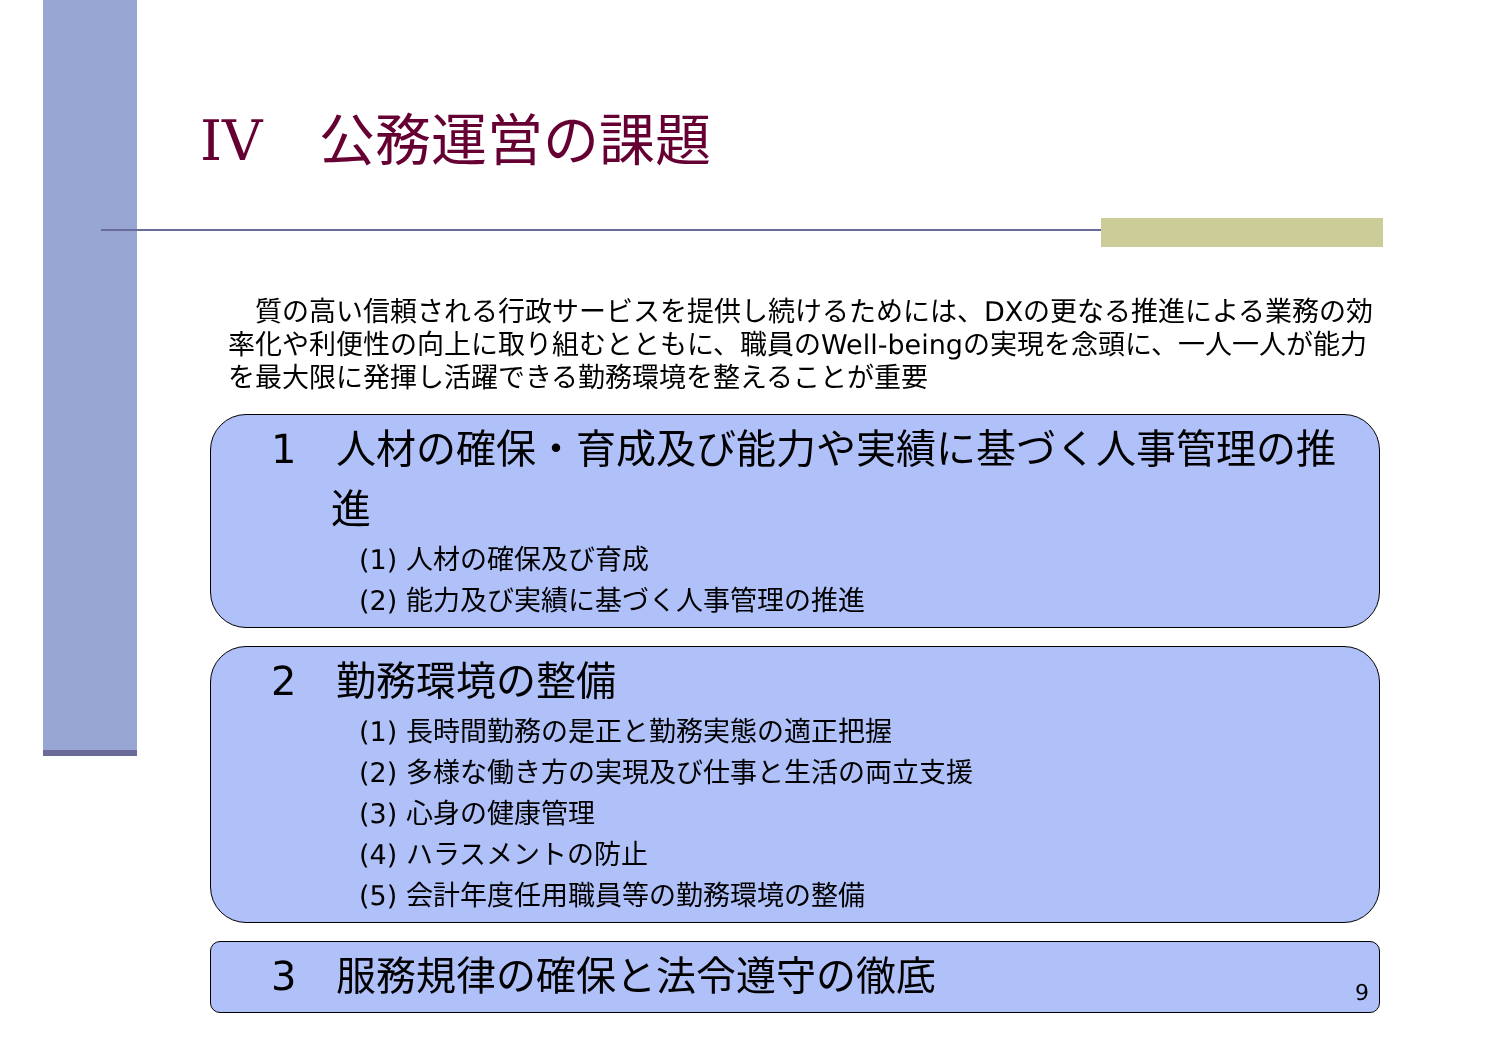IV　公務運営の課題
　質の高い信頼される行政サービスを提供し続けるためには、DXの更なる推進による業務の効率化や利便性の向上に取り組むとともに、職員のWell-beingの実現を念頭に、一人一人が能力を最大限に発揮し活躍できる勤務環境を整えることが重要
1　人材の確保・育成及び能力や実績に基づく人事管理の推進
(1) 人材の確保及び育成
(2) 能力及び実績に基づく人事管理の推進
2　勤務環境の整備
(1) 長時間勤務の是正と勤務実態の適正把握
(2) 多様な働き方の実現及び仕事と生活の両立支援
(3) 心身の健康管理
(4) ハラスメントの防止
(5) 会計年度任用職員等の勤務環境の整備
3　服務規律の確保と法令遵守の徹底
9